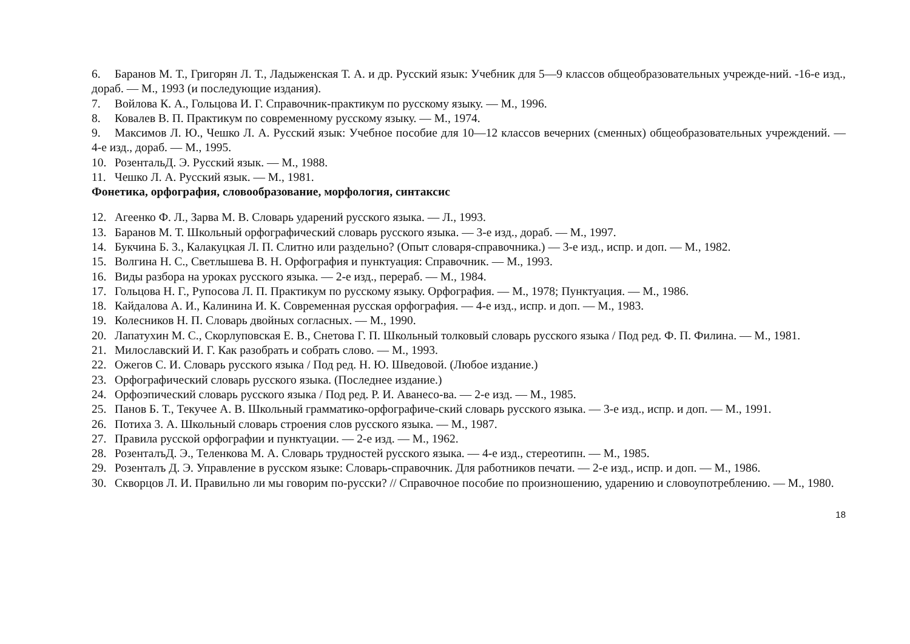6. Баранов М. Т., Григорян Л. Т., Ладыженская Т. А. и др. Русский язык: Учебник для 5—9 классов общеобразовательных учрежде-ний. -16-е изд., дораб. — М., 1993 (и последующие издания).
7. Войлова К. А., Гольцова И. Г. Справочник-практикум по русскому языку. — М., 1996.
8. Ковалев В. П. Практикум по современному русскому языку. — М., 1974.
9. Максимов Л. Ю., Чешко Л. А. Русский язык: Учебное пособие для 10—12 классов вечерних (сменных) общеобразовательных учреждений. — 4-е изд., дораб. — М., 1995.
10. РозентальД. Э. Русский язык. — М., 1988.
11. Чешко Л. А. Русский язык. — М., 1981.
Фонетика, орфография, словообразование, морфология, синтаксис
12. Агеенко Ф. Л., Зарва М. В. Словарь ударений русского языка. — Л., 1993.
13. Баранов М. Т. Школьный орфографический словарь русского языка. — 3-е изд., дораб. — М., 1997.
14. Букчина Б. 3., Калакуцкая Л. П. Слитно или раздельно? (Опыт словаря-справочника.) — 3-е изд., испр. и доп. — М., 1982.
15. Волгина Н. С., Светлышева В. Н. Орфография и пунктуация: Справочник. — М., 1993.
16. Виды разбора на уроках русского языка. — 2-е изд., перераб. — М., 1984.
17. Гольцова Н. Г., Рупосова Л. П. Практикум по русскому языку. Орфография. — М., 1978; Пунктуация. — М., 1986.
18. Кайдалова А. И., Калинина И. К. Современная русская орфография. — 4-е изд., испр. и доп. — М., 1983.
19. Колесников Н. П. Словарь двойных согласных. — М., 1990.
20. Лапатухин М. С., Скорлуповская Е. В., Снетова Г. П. Школьный толковый словарь русского языка / Под ред. Ф. П. Филина. — М., 1981.
21. Милославский И. Г. Как разобрать и собрать слово. — М., 1993.
22. Ожегов С. И. Словарь русского языка / Под ред. Н. Ю. Шведовой. (Любое издание.)
23. Орфографический словарь русского языка. (Последнее издание.)
24. Орфоэпический словарь русского языка / Под ред. Р. И. Аванесо-ва. — 2-е изд. — М., 1985.
25. Панов Б. Т., Текучее А. В. Школьный грамматико-орфографиче-ский словарь русского языка. — 3-е изд., испр. и доп. — М., 1991.
26. Потиха 3. А. Школьный словарь строения слов русского языка. — М., 1987.
27. Правила русской орфографии и пунктуации. — 2-е изд. — М., 1962.
28. РозенталъД. Э., Теленкова М. А. Словарь трудностей русского языка. — 4-е изд., стереотипн. — М., 1985.
29. Розенталъ Д. Э. Управление в русском языке: Словарь-справочник. Для работников печати. — 2-е изд., испр. и доп. — М., 1986.
30. Скворцов Л. И. Правильно ли мы говорим по-русски? // Справочное пособие по произношению, ударению и словоупотреблению. — М., 1980.
18